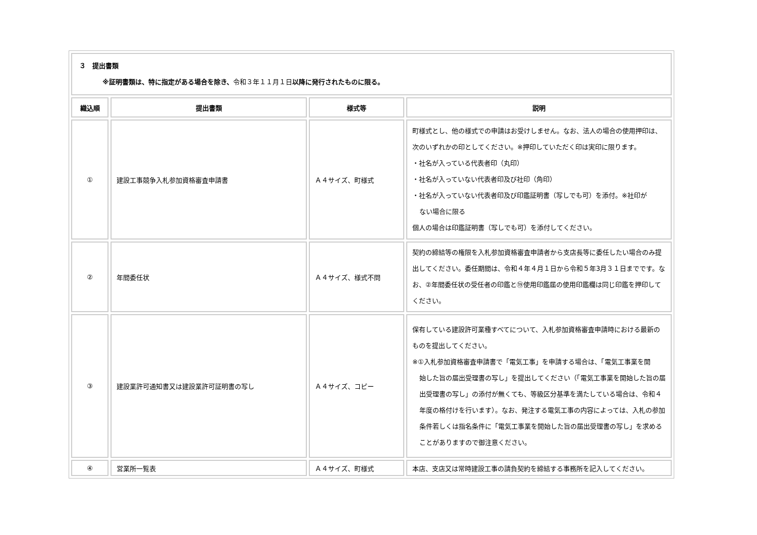| ３ 提出書類 ※証明書類は、特に指定がある場合を除き、 令和３年１１月１日 以降に発行されたものに限る。 | | | |
| 織込順 | 提出書類 | 様式等 | 説明 |
| ① | 建設工事競争入札参加資格審査申請書 | Ａ４サイズ、町様式 | 町様式とし、他の様式での申請はお受けしません。なお、法人の場合の使用押印は、次のいずれかの印としてください。※押印していただく印は実印に限ります。 ・社名が入っている代表者印（丸印） ・社名が入っていない代表者印及び社印（角印） ・社名が入っていない代表者印及び印鑑証明書（写しでも可）を添付。※社印が ない場合に限る 個人の場合は印鑑証明書（写しでも可）を添付してください。 |
| ② | 年間委任状 | Ａ４サイズ、様式不問 | 契約の締結等の権限を入札参加資格審査申請者から支店長等に委任したい場合のみ提出してください。委任期間は、令和４年４月１日から令和５年3月３１日までです。なお、②年間委任状の受任者の印鑑と⑲使用印鑑届の使用印鑑欄は同じ印鑑を押印してください。 |
| ③ | 建設業許可通知書又は建設業許可証明書の写し | Ａ４サイズ、コピー | 保有している建設許可業種すべてについて、入札参加資格審査申請時における最新のものを提出してください。 ※①入札参加資格審査申請書で「電気工事」を申請する場合は、「電気工事業を開 始した旨の届出受理書の写し」を提出してください（「電気工事業を開始した旨の届出受理書の写し」の添付が無くても、等級区分基準を満たしている場合は、令和４年度の格付けを行います）。なお、発注する電気工事の内容によっては、入札の参加条件若しくは指名条件に「電気工事業を開始した旨の届出受理書の写し」を求めることがありますので御注意ください。 |
| ④ | 営業所一覧表 | Ａ４サイズ、町様式 | 本店、支店又は常時建設工事の請負契約を締結する事務所を記入してください。 |